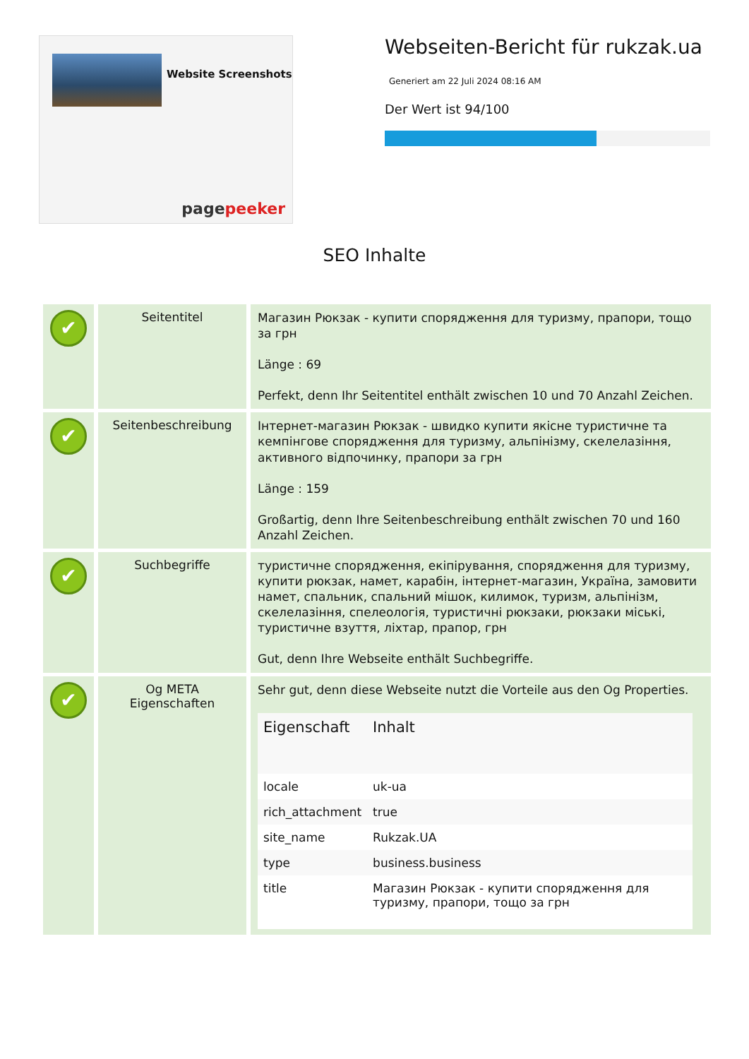Website Screenshots
pagepeeker
Webseiten-Bericht für rukzak.ua
Generiert am 22 Juli 2024 08:16 AM
Der Wert ist 94/100
SEO Inhalte
| ✔ | Seitentitel | Магазин Рюкзак - купити спорядження для туризму, прапори, тощо за грн Länge : 69 Perfekt, denn Ihr Seitentitel enthält zwischen 10 und 70 Anzahl Zeichen. |
| ✔ | Seitenbeschreibung | Інтернет-магазин Рюкзак - швидко купити якісне туристичне та кемпінгове спорядження для туризму, альпінізму, скелелазіння, активного відпочинку, прапори за грн Länge : 159 Großartig, denn Ihre Seitenbeschreibung enthält zwischen 70 und 160 Anzahl Zeichen. |
| ✔ | Suchbegriffe | туристичне спорядження, екіпірування, спорядження для туризму, купити рюкзак, намет, карабін, інтернет-магазин, Україна, замовити намет, спальник, спальний мішок, килимок, туризм, альпінізм, скелелазіння, спелеологія, туристичні рюкзаки, рюкзаки міські, туристичне взуття, ліхтар, прапор, грн Gut, denn Ihre Webseite enthält Suchbegriffe. |
| ✔ | Og META Eigenschaften | Sehr gut, denn diese Webseite nutzt die Vorteile aus den Og Properties. / Eigenschaft / Inhalt / / --- / --- / / locale / uk-ua / / rich_attachment / true / / site_name / Rukzak.UA / / type / business.business / / title / Магазин Рюкзак - купити спорядження для туризму, прапори, тощо за грн / |